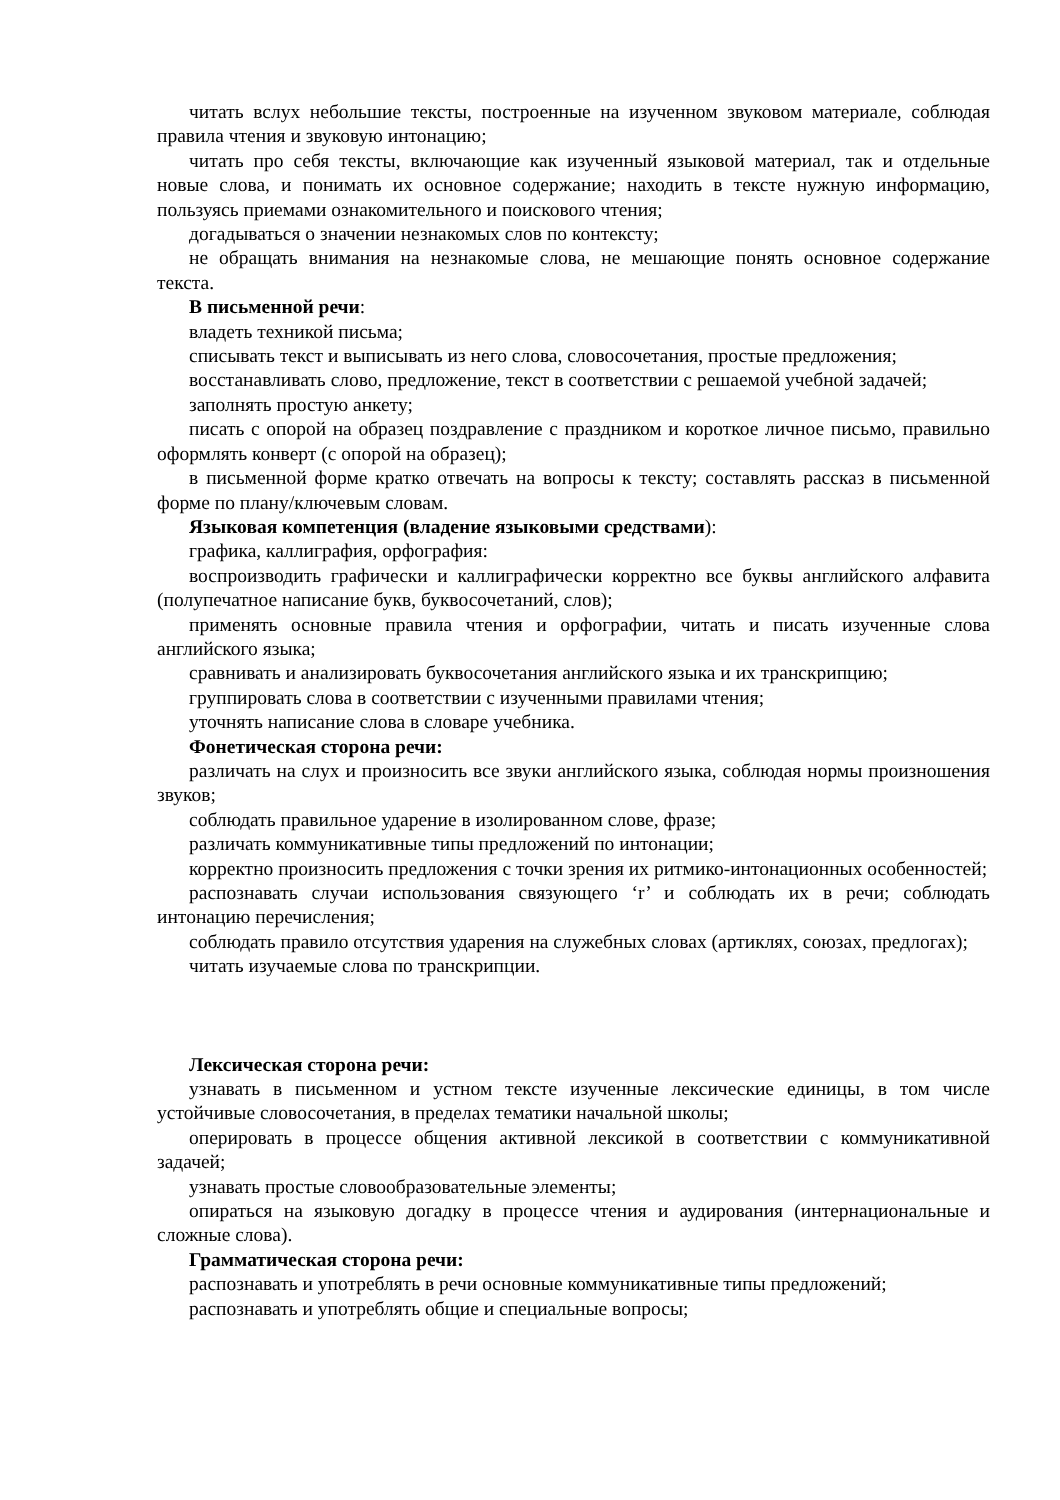читать вслух небольшие тексты, построенные на изученном звуковом материале, соблюдая правила чтения и звуковую интонацию;
читать про себя тексты, включающие как изученный языковой материал, так и отдельные новые слова, и понимать их основное содержание; находить в тексте нужную информацию, пользуясь приемами ознакомительного и поискового чтения;
догадываться о значении незнакомых слов по контексту;
не обращать внимания на незнакомые слова, не мешающие понять основное содержание текста.
В письменной речи:
владеть техникой письма;
списывать текст и выписывать из него слова, словосочетания, простые предложения;
восстанавливать слово, предложение, текст в соответствии с решаемой учебной задачей;
заполнять простую анкету;
писать с опорой на образец поздравление с праздником и короткое личное письмо, правильно оформлять конверт (с опорой на образец);
в письменной форме кратко отвечать на вопросы к тексту; составлять рассказ в письменной форме по плану/ключевым словам.
Языковая компетенция (владение языковыми средствами):
графика, каллиграфия, орфография:
воспроизводить графически и каллиграфически корректно все буквы английского алфавита (полупечатное написание букв, буквосочетаний, слов);
применять основные правила чтения и орфографии, читать и писать изученные слова английского языка;
сравнивать и анализировать буквосочетания английского языка и их транскрипцию;
группировать слова в соответствии с изученными правилами чтения;
уточнять написание слова в словаре учебника.
Фонетическая сторона речи:
различать на слух и произносить все звуки английского языка, соблюдая нормы произношения звуков;
соблюдать правильное ударение в изолированном слове, фразе;
различать коммуникативные типы предложений по интонации;
корректно произносить предложения с точки зрения их ритмико-интонационных особенностей;
распознавать случаи использования связующего ‘r’ и соблюдать их в речи; соблюдать интонацию перечисления;
соблюдать правило отсутствия ударения на служебных словах (артиклях, союзах, предлогах);
читать изучаемые слова по транскрипции.
Лексическая сторона речи:
узнавать в письменном и устном тексте изученные лексические единицы, в том числе устойчивые словосочетания, в пределах тематики начальной школы;
оперировать в процессе общения активной лексикой в соответствии с коммуникативной задачей;
узнавать простые словообразовательные элементы;
опираться на языковую догадку в процессе чтения и аудирования (интернациональные и сложные слова).
Грамматическая сторона речи:
распознавать и употреблять в речи основные коммуникативные типы предложений;
распознавать и употреблять общие и специальные вопросы;